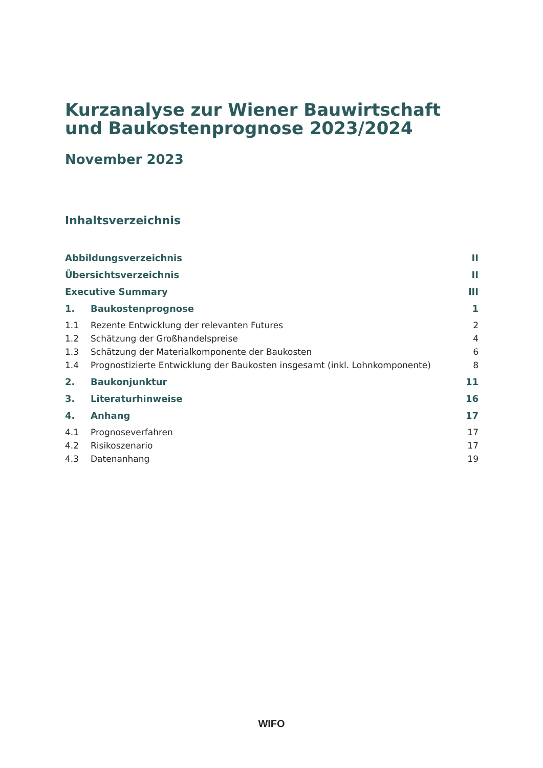Kurzanalyse zur Wiener Bauwirtschaft und Baukostenprognose 2023/2024
November 2023
Inhaltsverzeichnis
Abbildungsverzeichnis II
Übersichtsverzeichnis II
Executive Summary III
1. Baukostenprognose 1
1.1 Rezente Entwicklung der relevanten Futures 2
1.2 Schätzung der Großhandelspreise 4
1.3 Schätzung der Materialkomponente der Baukosten 6
1.4 Prognostizierte Entwicklung der Baukosten insgesamt (inkl. Lohnkomponente) 8
2. Baukonjunktur 11
3. Literaturhinweise 16
4. Anhang 17
4.1 Prognoseverfahren 17
4.2 Risikoszenario 17
4.3 Datenanhang 19
WIFO